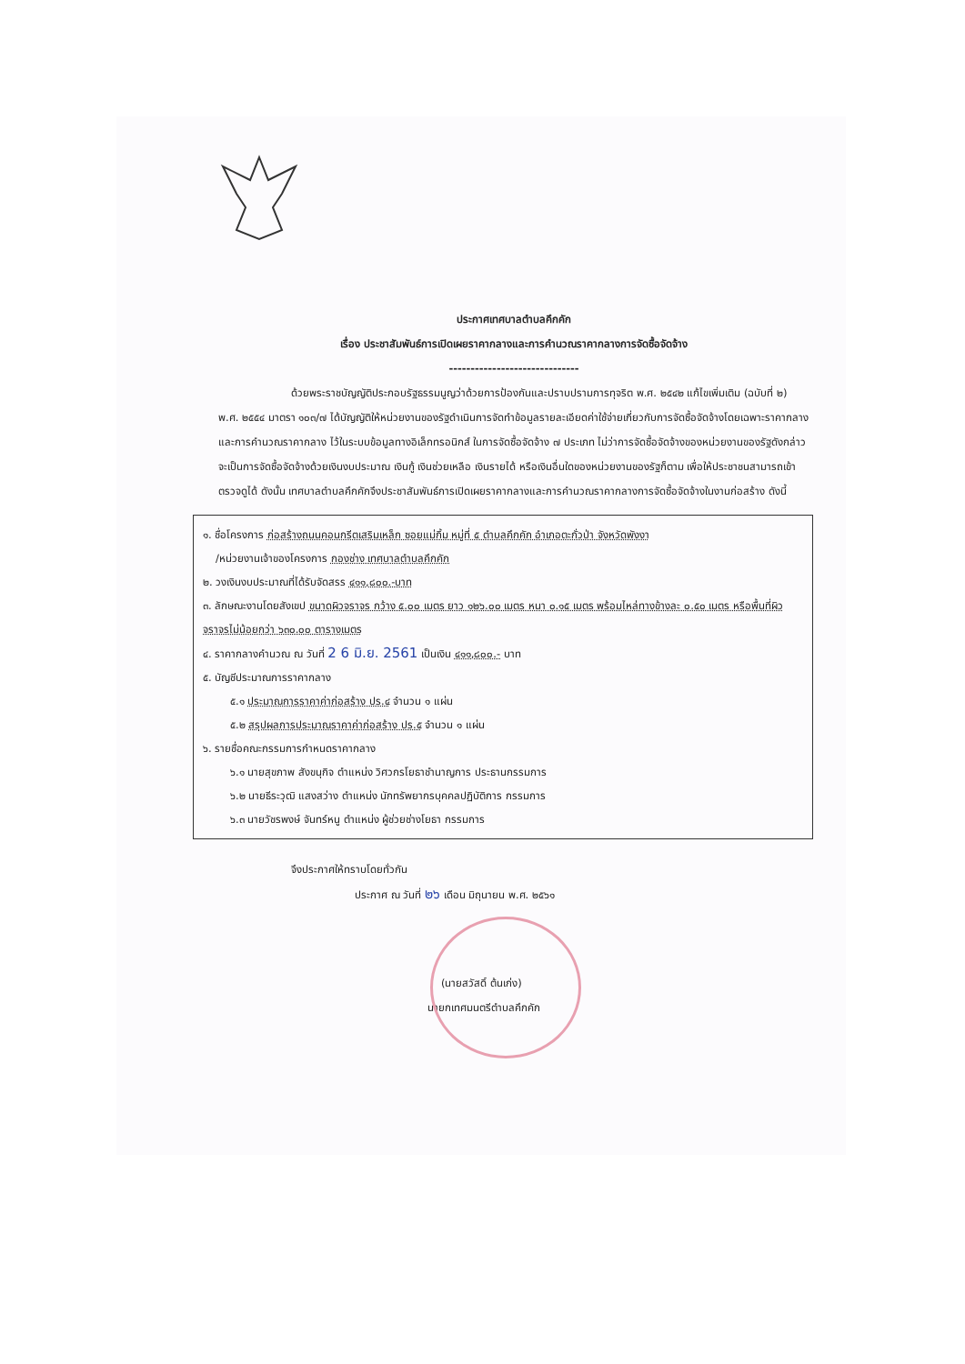ประกาศเทศบาลตำบลคึกคัก
เรื่อง ประชาสัมพันธ์การเปิดเผยราคากลางและการคำนวณราคากลางการจัดซื้อจัดจ้าง
------------------------------
ด้วยพระราชบัญญัติประกอบรัฐธรรมนูญว่าด้วยการป้องกันและปราบปรามการทุจริต พ.ศ. ๒๕๔๒ แก้ไขเพิ่มเติม (ฉบับที่ ๒) พ.ศ. ๒๕๕๔ มาตรา ๑๐๓/๗ ได้บัญญัติให้หน่วยงานของรัฐดำเนินการจัดทำข้อมูลรายละเอียดค่าใช้จ่ายเกี่ยวกับการจัดซื้อจัดจ้างโดยเฉพาะราคากลางและการคำนวณราคากลาง ไว้ในระบบข้อมูลทางอิเล็กทรอนิกส์ ในการจัดซื้อจัดจ้าง ๗ ประเภท ไม่ว่าการจัดซื้อจัดจ้างของหน่วยงานของรัฐดังกล่าวจะเป็นการจัดซื้อจัดจ้างด้วยเงินงบประมาณ เงินกู้ เงินช่วยเหลือ เงินรายได้ หรือเงินอื่นใดของหน่วยงานของรัฐก็ตาม เพื่อให้ประชาชนสามารถเข้าตรวจดูได้ ดังนั้น เทศบาลตำบลคึกคักจึงประชาสัมพันธ์การเปิดเผยราคากลางและการคำนวณราคากลางการจัดซื้อจัดจ้างในงานก่อสร้าง ดังนี้
๑. ชื่อโครงการ ก่อสร้างถนนคอนกรีตเสริมเหล็ก ซอยแม่กิ้ม หมู่ที่ ๕ ตำบลคึกคัก อำเภอตะกั่วป่า จังหวัดพังงา
/หน่วยงานเจ้าของโครงการ กองช่าง เทศบาลตำบลคึกคัก
๒. วงเงินงบประมาณที่ได้รับจัดสรร ๔๑๑,๘๐๐.-บาท
๓. ลักษณะงานโดยสังเขป ขนาดผิวจราจร กว้าง ๕.๐๐ เมตร ยาว ๑๒๖.๐๐ เมตร หนา ๐.๑๕ เมตร พร้อมไหล่ทางข้างละ ๐.๕๐ เมตร หรือพื้นที่ผิวจราจรไม่น้อยกว่า ๖๓๐.๐๐ ตารางเมตร
๔. ราคากลางคำนวณ ณ วันที่ 2 6 มิ.ย. 2561 เป็นเงิน ๔๑๑,๘๐๐.- บาท
๕. บัญชีประมาณการราคากลาง
๕.๑ ประมาณการราคาค่าก่อสร้าง ปร.๔ จำนวน ๑ แผ่น
๕.๒ สรุปผลการประมาณราคาค่าก่อสร้าง ปร.๕ จำนวน ๑ แผ่น
๖. รายชื่อคณะกรรมการกำหนดราคากลาง
๖.๑ นายสุขภาพ สังขนุกิจ ตำแหน่ง วิศวกรโยธาชำนาญการ ประธานกรรมการ
๖.๒ นายธีระวุฒิ แสงสว่าง ตำแหน่ง นักทรัพยากรบุคคลปฏิบัติการ กรรมการ
๖.๓ นายวัชรพงษ์ จันทร์หนู ตำแหน่ง ผู้ช่วยช่างโยธา กรรมการ
จึงประกาศให้ทราบโดยทั่วกัน
ประกาศ ณ วันที่ ๒๖ เดือน มิถุนายน พ.ศ. ๒๕๖๑
(นายสวัสดิ์ ต้นเก่ง)
นายกเทศมนตรีตำบลคึกคัก